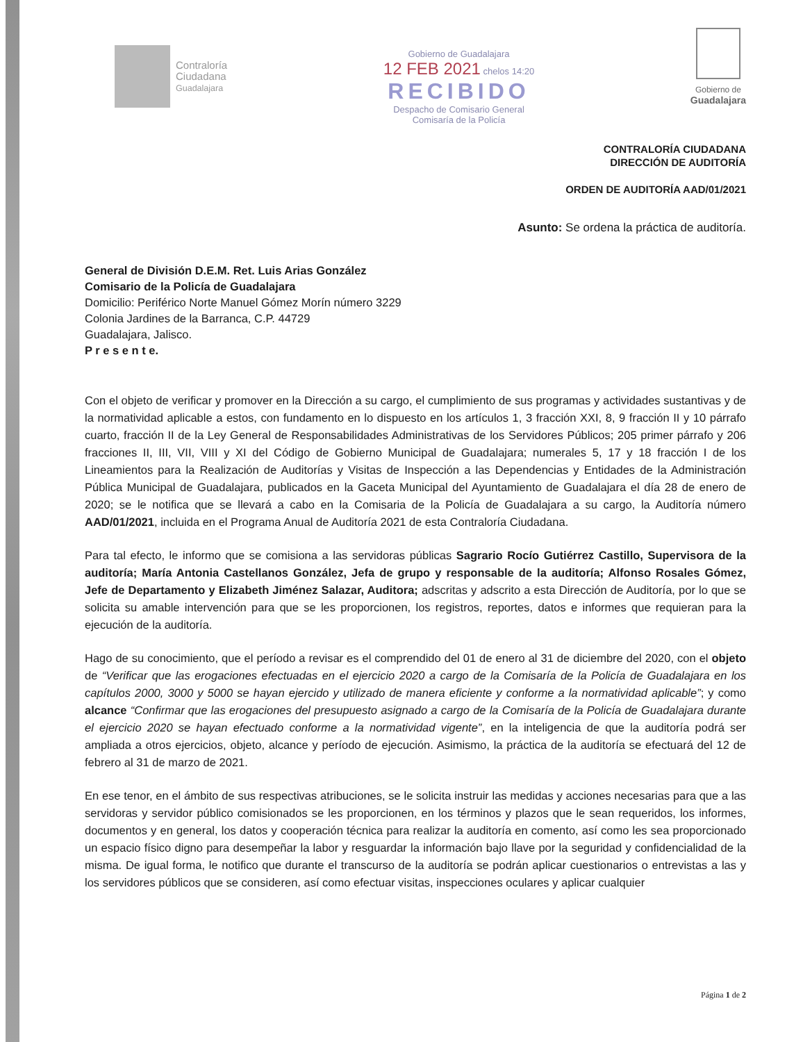Contraloría
Ciudadana
Guadalajara
Gobierno de Guadalajara
12 FEB 2021 chelos 14:20
RECIBIDO
Despacho de Comisario General
Comisaría de la Policía
Gobierno de
Guadalajara
CONTRALORÍA CIUDADANA
DIRECCIÓN DE AUDITORÍA
ORDEN DE AUDITORÍA AAD/01/2021
Asunto: Se ordena la práctica de auditoría.
General de División D.E.M. Ret. Luis Arias González
Comisario de la Policía de Guadalajara
Domicilio: Periférico Norte Manuel Gómez Morín número 3229
Colonia Jardines de la Barranca, C.P. 44729
Guadalajara, Jalisco.
P r e s e n t e.
Con el objeto de verificar y promover en la Dirección a su cargo, el cumplimiento de sus programas y actividades sustantivas y de la normatividad aplicable a estos, con fundamento en lo dispuesto en los artículos 1, 3 fracción XXI, 8, 9 fracción II y 10 párrafo cuarto, fracción II de la Ley General de Responsabilidades Administrativas de los Servidores Públicos; 205 primer párrafo y 206 fracciones II, III, VII, VIII y XI del Código de Gobierno Municipal de Guadalajara; numerales 5, 17 y 18 fracción I de los Lineamientos para la Realización de Auditorías y Visitas de Inspección a las Dependencias y Entidades de la Administración Pública Municipal de Guadalajara, publicados en la Gaceta Municipal del Ayuntamiento de Guadalajara el día 28 de enero de 2020; se le notifica que se llevará a cabo en la Comisaria de la Policía de Guadalajara a su cargo, la Auditoría número AAD/01/2021, incluida en el Programa Anual de Auditoría 2021 de esta Contraloría Ciudadana.
Para tal efecto, le informo que se comisiona a las servidoras públicas Sagrario Rocío Gutiérrez Castillo, Supervisora de la auditoría; María Antonia Castellanos González, Jefa de grupo y responsable de la auditoría; Alfonso Rosales Gómez, Jefe de Departamento y Elizabeth Jiménez Salazar, Auditora; adscritas y adscrito a esta Dirección de Auditoría, por lo que se solicita su amable intervención para que se les proporcionen, los registros, reportes, datos e informes que requieran para la ejecución de la auditoría.
Hago de su conocimiento, que el período a revisar es el comprendido del 01 de enero al 31 de diciembre del 2020, con el objeto de “Verificar que las erogaciones efectuadas en el ejercicio 2020 a cargo de la Comisaría de la Policía de Guadalajara en los capítulos 2000, 3000 y 5000 se hayan ejercido y utilizado de manera eficiente y conforme a la normatividad aplicable”; y como alcance “Confirmar que las erogaciones del presupuesto asignado a cargo de la Comisaría de la Policía de Guadalajara durante el ejercicio 2020 se hayan efectuado conforme a la normatividad vigente”, en la inteligencia de que la auditoría podrá ser ampliada a otros ejercicios, objeto, alcance y período de ejecución. Asimismo, la práctica de la auditoría se efectuará del 12 de febrero al 31 de marzo de 2021.
En ese tenor, en el ámbito de sus respectivas atribuciones, se le solicita instruir las medidas y acciones necesarias para que a las servidoras y servidor público comisionados se les proporcionen, en los términos y plazos que le sean requeridos, los informes, documentos y en general, los datos y cooperación técnica para realizar la auditoría en comento, así como les sea proporcionado un espacio físico digno para desempeñar la labor y resguardar la información bajo llave por la seguridad y confidencialidad de la misma. De igual forma, le notifico que durante el transcurso de la auditoría se podrán aplicar cuestionarios o entrevistas a las y los servidores públicos que se consideren, así como efectuar visitas, inspecciones oculares y aplicar cualquier
Página 1 de 2